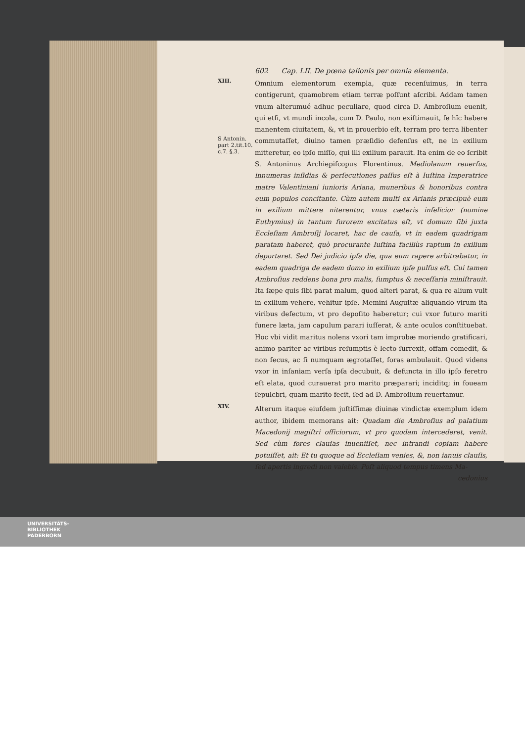602 Cap. LII. De pœna talionis per omnia elementa.
XIII.
S Antonin. part 2.tit.10. c.7. §.3.
Omnium elementorum exempla, quæ recenſuimus, in terra contigerunt, quamobrem etiam terræ poſſunt aſcribi. Addam tamen vnum alterumué adhuc peculiare, quod circa D. Ambroſium euenit, qui etſi, vt mundi incola, cum D. Paulo, non exiſtimauit, ſe hîc habere manentem ciuitatem, &, vt in prouerbio eſt, terram pro terra libenter commutaſſet, diuino tamen præſidio defenſus eſt, ne in exilium mitteretur, eo ipſo miſſo, qui illi exilium parauit. Ita enim de eo ſcribit S. Antoninus Archiepiſcopus Florentinus. Mediolanum reuerſus, innumeras inſidias & perſecutiones paſſus eſt à Iuſtina Imperatrice matre Valentiniani iunioris Ariana, muneribus & honoribus contra eum populos concitante. Cùm autem multi ex Arianis præcipuè eum in exilium mittere niterentur, vnus cæteris infelicior (nomine Euthymius) in tantum furorem excitatus eſt, vt domum ſibi juxta Eccleſiam Ambroſij locaret, hac de cauſa, vt in eadem quadrigam paratam haberet, quò procurante Iuſtina faciliùs raptum in exilium deportaret. Sed Dei judicio ipſa die, qua eum rapere arbitrabatur, in eadem quadriga de eadem domo in exilium ipſe pulſus eſt. Cui tamen Ambroſius reddens bona pro malis, ſumptus & neceſſaria miniſtrauit. Ita ſæpe quis ſibi parat malum, quod alteri parat, & qua re alium vult in exilium vehere, vehitur ipſe. Memini Auguſtæ aliquando virum ita viribus defectum, vt pro depoſito haberetur; cui vxor futuro mariti funere læta, jam capulum parari iuſſerat, & ante oculos conſtituebat. Hoc vbi vidit maritus nolens vxori tam improbæ moriendo gratificari, animo pariter ac viribus reſumptis è lecto ſurrexit, offam comedit, & non ſecus, ac ſi numquam ægrotaſſet, foras ambulauit. Quod videns vxor in inſaniam verſa ipſa decubuit, & defuncta in illo ipſo feretro eſt elata, quod curauerat pro marito præparari; inciditq; in foueam ſepulcbri, quam marito fecit, ſed ad D. Ambroſium reuertamur.
XIV.
Alterum itaque eiuſdem juſtiſſimæ diuinæ vindictæ exemplum idem author, ibidem memorans ait: Quadam die Ambroſius ad palatium Macedonij magiſtri officiorum, vt pro quodam intercederet, venit. Sed cùm fores clauſas inueniſſet, nec intrandi copiam habere potuiſſet, ait: Et tu quoque ad Eccleſiam venies, &, non ianuis clauſis, ſed apertis ingredi non valebis. Poſt aliquod tempus timens Ma-
cedonius
UNIVERSITÄTS-
BIBLIOTHEK
PADERBORN